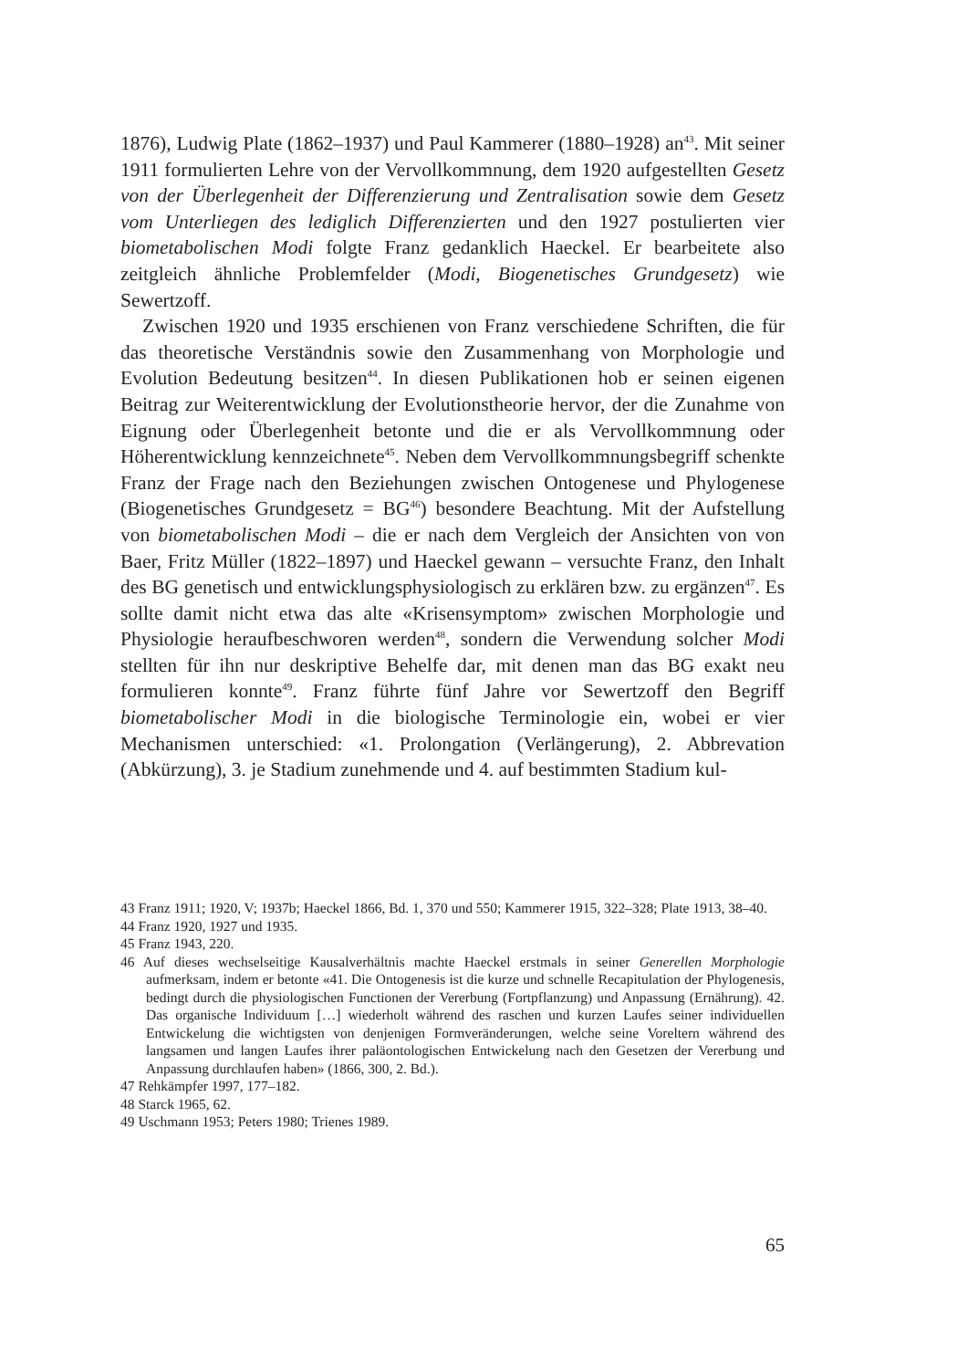1876), Ludwig Plate (1862–1937) und Paul Kammerer (1880–1928) an<sup>43</sup>. Mit seiner 1911 formulierten Lehre von der Vervollkommnung, dem 1920 aufgestellten Gesetz von der Überlegenheit der Differenzierung und Zentralisation sowie dem Gesetz vom Unterliegen des lediglich Differenzierten und den 1927 postulierten vier biometabolischen Modi folgte Franz gedanklich Haeckel. Er bearbeitete also zeitgleich ähnliche Problemfelder (Modi, Biogenetisches Grundgesetz) wie Sewertzoff.
Zwischen 1920 und 1935 erschienen von Franz verschiedene Schriften, die für das theoretische Verständnis sowie den Zusammenhang von Morphologie und Evolution Bedeutung besitzen<sup>44</sup>. In diesen Publikationen hob er seinen eigenen Beitrag zur Weiterentwicklung der Evolutionstheorie hervor, der die Zunahme von Eignung oder Überlegenheit betonte und die er als Vervollkommnung oder Höherentwicklung kennzeichnete<sup>45</sup>. Neben dem Vervollkommnungsbegriff schenkte Franz der Frage nach den Beziehungen zwischen Ontogenese und Phylogenese (Biogenetisches Grundgesetz = BG<sup>46</sup>) besondere Beachtung. Mit der Aufstellung von biometabolischen Modi – die er nach dem Vergleich der Ansichten von von Baer, Fritz Müller (1822–1897) und Haeckel gewann – versuchte Franz, den Inhalt des BG genetisch und entwicklungsphysiologisch zu erklären bzw. zu ergänzen<sup>47</sup>. Es sollte damit nicht etwa das alte «Krisensymptom» zwischen Morphologie und Physiologie heraufbeschworen werden<sup>48</sup>, sondern die Verwendung solcher Modi stellten für ihn nur deskriptive Behelfe dar, mit denen man das BG exakt neu formulieren konnte<sup>49</sup>. Franz führte fünf Jahre vor Sewertzoff den Begriff biometabolischer Modi in die biologische Terminologie ein, wobei er vier Mechanismen unterschied: «1. Prolongation (Verlängerung), 2. Abbrevation (Abkürzung), 3. je Stadium zunehmende und 4. auf bestimmten Stadium kul-
43 Franz 1911; 1920, V; 1937b; Haeckel 1866, Bd. 1, 370 und 550; Kammerer 1915, 322–328; Plate 1913, 38–40.
44 Franz 1920, 1927 und 1935.
45 Franz 1943, 220.
46 Auf dieses wechselseitige Kausalverhältnis machte Haeckel erstmals in seiner Generellen Morphologie aufmerksam, indem er betonte «41. Die Ontogenesis ist die kurze und schnelle Recapitulation der Phylogenesis, bedingt durch die physiologischen Functionen der Vererbung (Fortpflanzung) und Anpassung (Ernährung). 42. Das organische Individuum […] wiederholt während des raschen und kurzen Laufes seiner individuellen Entwickelung die wichtigsten von denjenigen Formveränderungen, welche seine Voreltern während des langsamen und langen Laufes ihrer paläontologischen Entwickelung nach den Gesetzen der Vererbung und Anpassung durchlaufen haben» (1866, 300, 2. Bd.).
47 Rehkämpfer 1997, 177–182.
48 Starck 1965, 62.
49 Uschmann 1953; Peters 1980; Trienes 1989.
65